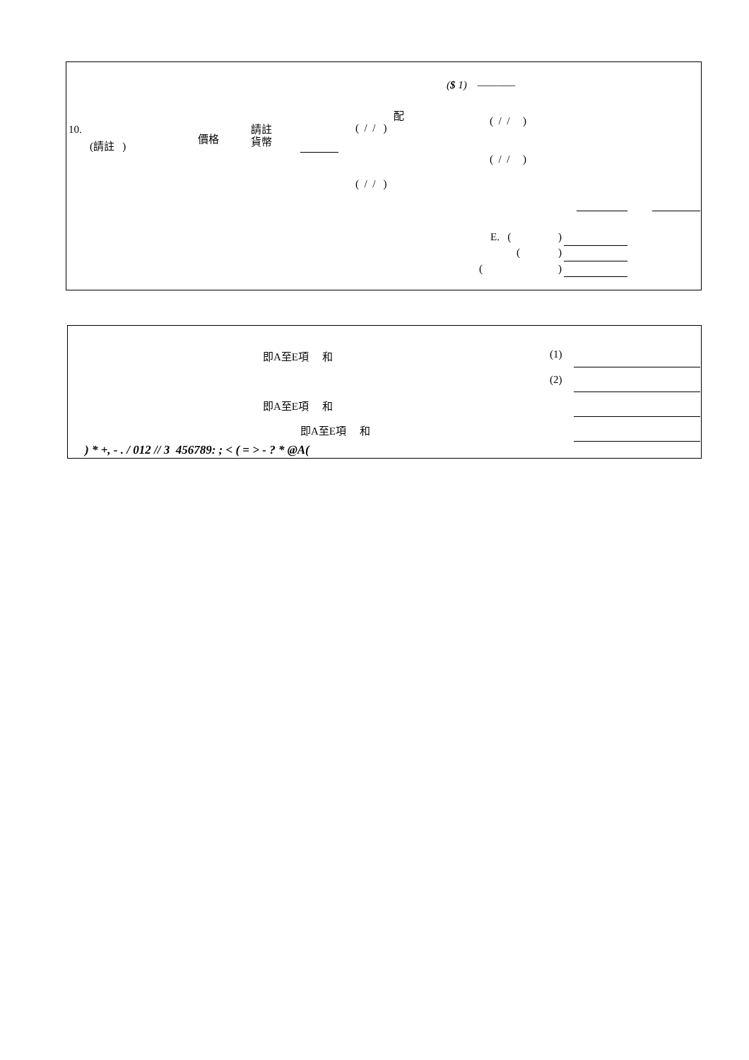($ 1) ————
10.
(請註 )
價格
請註
貨幣
配
( / / )
( / / )
( / / )
( / / )
E. ( )
( )
( )
即A至E項 和 (1)
(2)
即A至E項 和
即A至E項 和
) * +, - . / 012 // 3 456789: ; < ( = > - ? * @A(